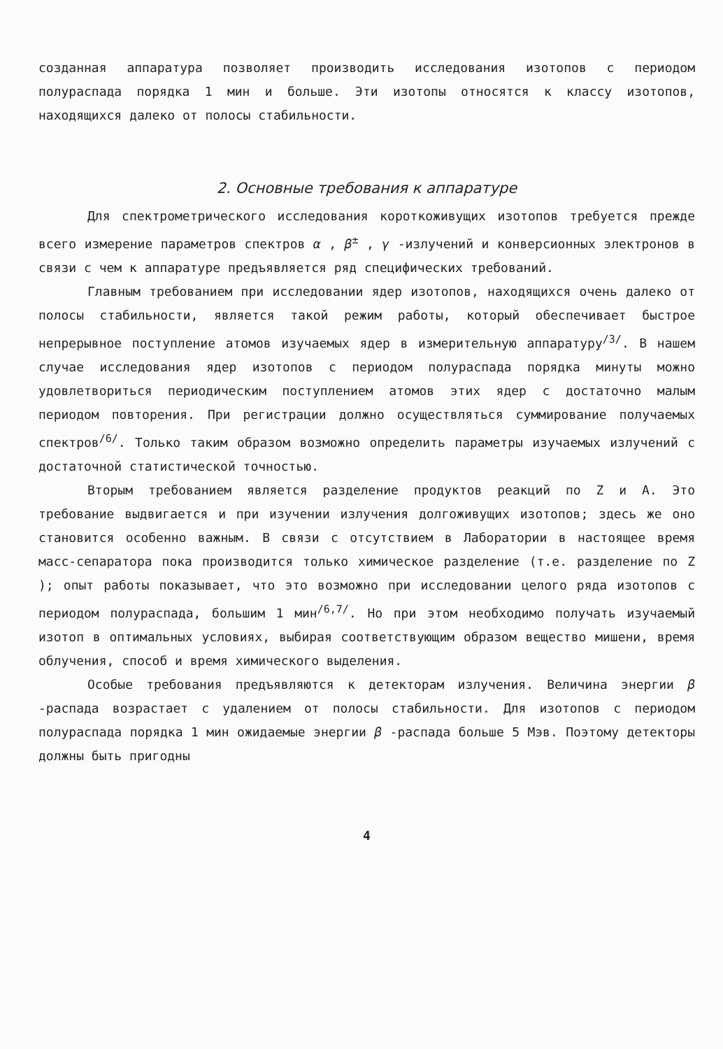созданная аппаратура позволяет производить исследования изотопов с периодом полураспада порядка 1 мин и больше. Эти изотопы относятся к классу изотопов, находящихся далеко от полосы стабильности.
2. Основные требования к аппаратуре
Для спектрометрического исследования короткоживущих изотопов требуется прежде всего измерение параметров спектров α , β<sup>±</sup> , γ -излучений и конверсионных электронов в связи с чем к аппаратуре предъявляется ряд специфических требований.
Главным требованием при исследовании ядер изотопов, находящихся очень далеко от полосы стабильности, является такой режим работы, который обеспечивает быстрое непрерывное поступление атомов изучаемых ядер в измерительную аппаратуру<sup>/3/</sup>. В нашем случае исследования ядер изотопов с периодом полураспада порядка минуты можно удовлетвориться периодическим поступлением атомов этих ядер с достаточно малым периодом повторения. При регистрации должно осуществляться суммирование получаемых спектров<sup>/6/</sup>. Только таким образом возможно определить параметры изучаемых излучений с достаточной статистической точностью.
Вторым требованием является разделение продуктов реакций по Z и A. Это требование выдвигается и при изучении излучения долгоживущих изотопов; здесь же оно становится особенно важным. В связи с отсутствием в Лаборатории в настоящее время масс-сепаратора пока производится только химическое разделение (т.е. разделение по Z ); опыт работы показывает, что это возможно при исследовании целого ряда изотопов с периодом полураспада, большим 1 мин<sup>/6,7/</sup>. Но при этом необходимо получать изучаемый изотоп в оптимальных условиях, выбирая соответствующим образом вещество мишени, время облучения, способ и время химического выделения.
Особые требования предъявляются к детекторам излучения. Величина энергии β -распада возрастает с удалением от полосы стабильности. Для изотопов с периодом полураспада порядка 1 мин ожидаемые энергии β -распада больше 5 Мэв. Поэтому детекторы должны быть пригодны
4